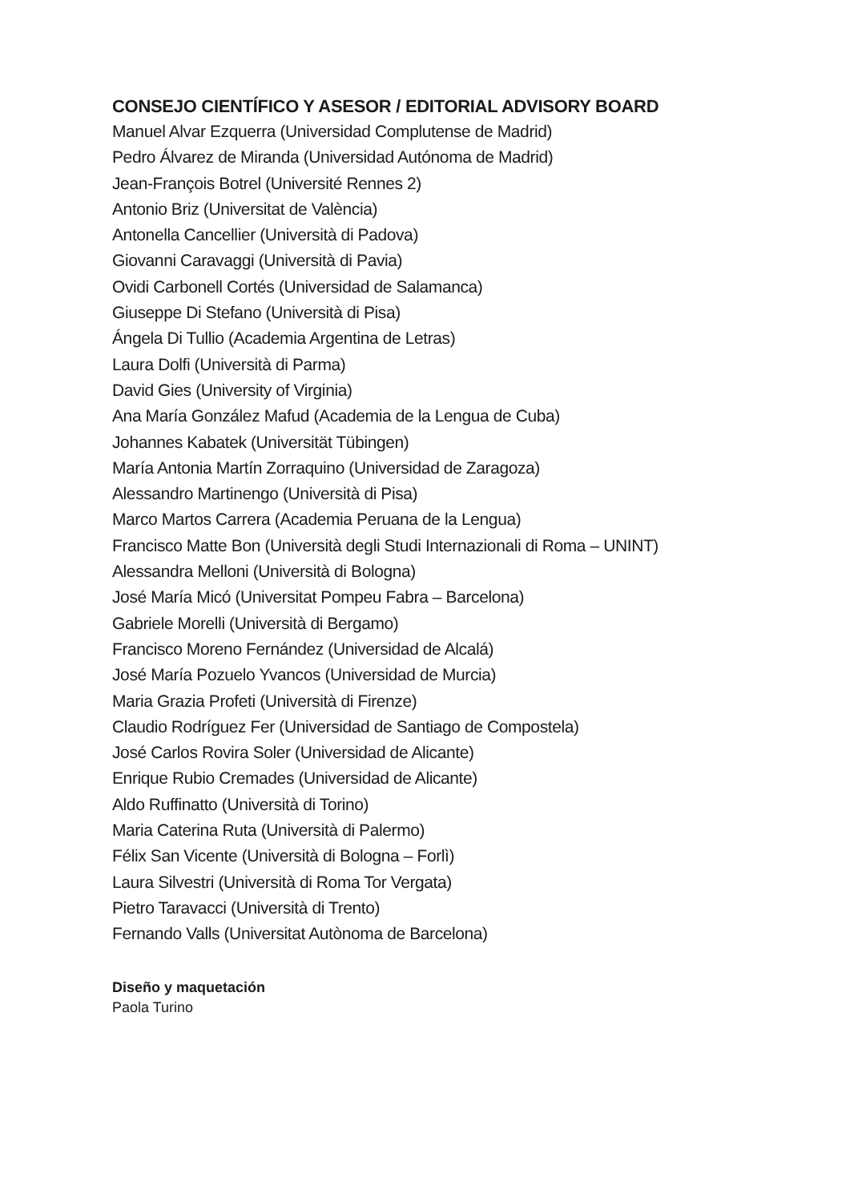CONSEJO CIENTÍFICO Y ASESOR / EDITORIAL ADVISORY BOARD
Manuel Alvar Ezquerra (Universidad Complutense de Madrid)
Pedro Álvarez de Miranda (Universidad Autónoma de Madrid)
Jean-François Botrel (Université Rennes 2)
Antonio Briz (Universitat de València)
Antonella Cancellier (Università di Padova)
Giovanni Caravaggi (Università di Pavia)
Ovidi Carbonell Cortés (Universidad de Salamanca)
Giuseppe Di Stefano (Università di Pisa)
Ángela Di Tullio (Academia Argentina de Letras)
Laura Dolfi (Università di Parma)
David Gies (University of Virginia)
Ana María González Mafud (Academia de la Lengua de Cuba)
Johannes Kabatek (Universität Tübingen)
María Antonia Martín Zorraquino (Universidad de Zaragoza)
Alessandro Martinengo (Università di Pisa)
Marco Martos Carrera (Academia Peruana de la Lengua)
Francisco Matte Bon (Università degli Studi Internazionali di Roma – UNINT)
Alessandra Melloni (Università di Bologna)
José María Micó (Universitat Pompeu Fabra – Barcelona)
Gabriele Morelli (Università di Bergamo)
Francisco Moreno Fernández (Universidad de Alcalá)
José María Pozuelo Yvancos (Universidad de Murcia)
Maria Grazia Profeti (Università di Firenze)
Claudio Rodríguez Fer (Universidad de Santiago de Compostela)
José Carlos Rovira Soler (Universidad de Alicante)
Enrique Rubio Cremades (Universidad de Alicante)
Aldo Ruffinatto (Università di Torino)
Maria Caterina Ruta (Università di Palermo)
Félix San Vicente (Università di Bologna – Forlì)
Laura Silvestri (Università di Roma Tor Vergata)
Pietro Taravacci (Università di Trento)
Fernando Valls (Universitat Autònoma de Barcelona)
Diseño y maquetación
Paola Turino